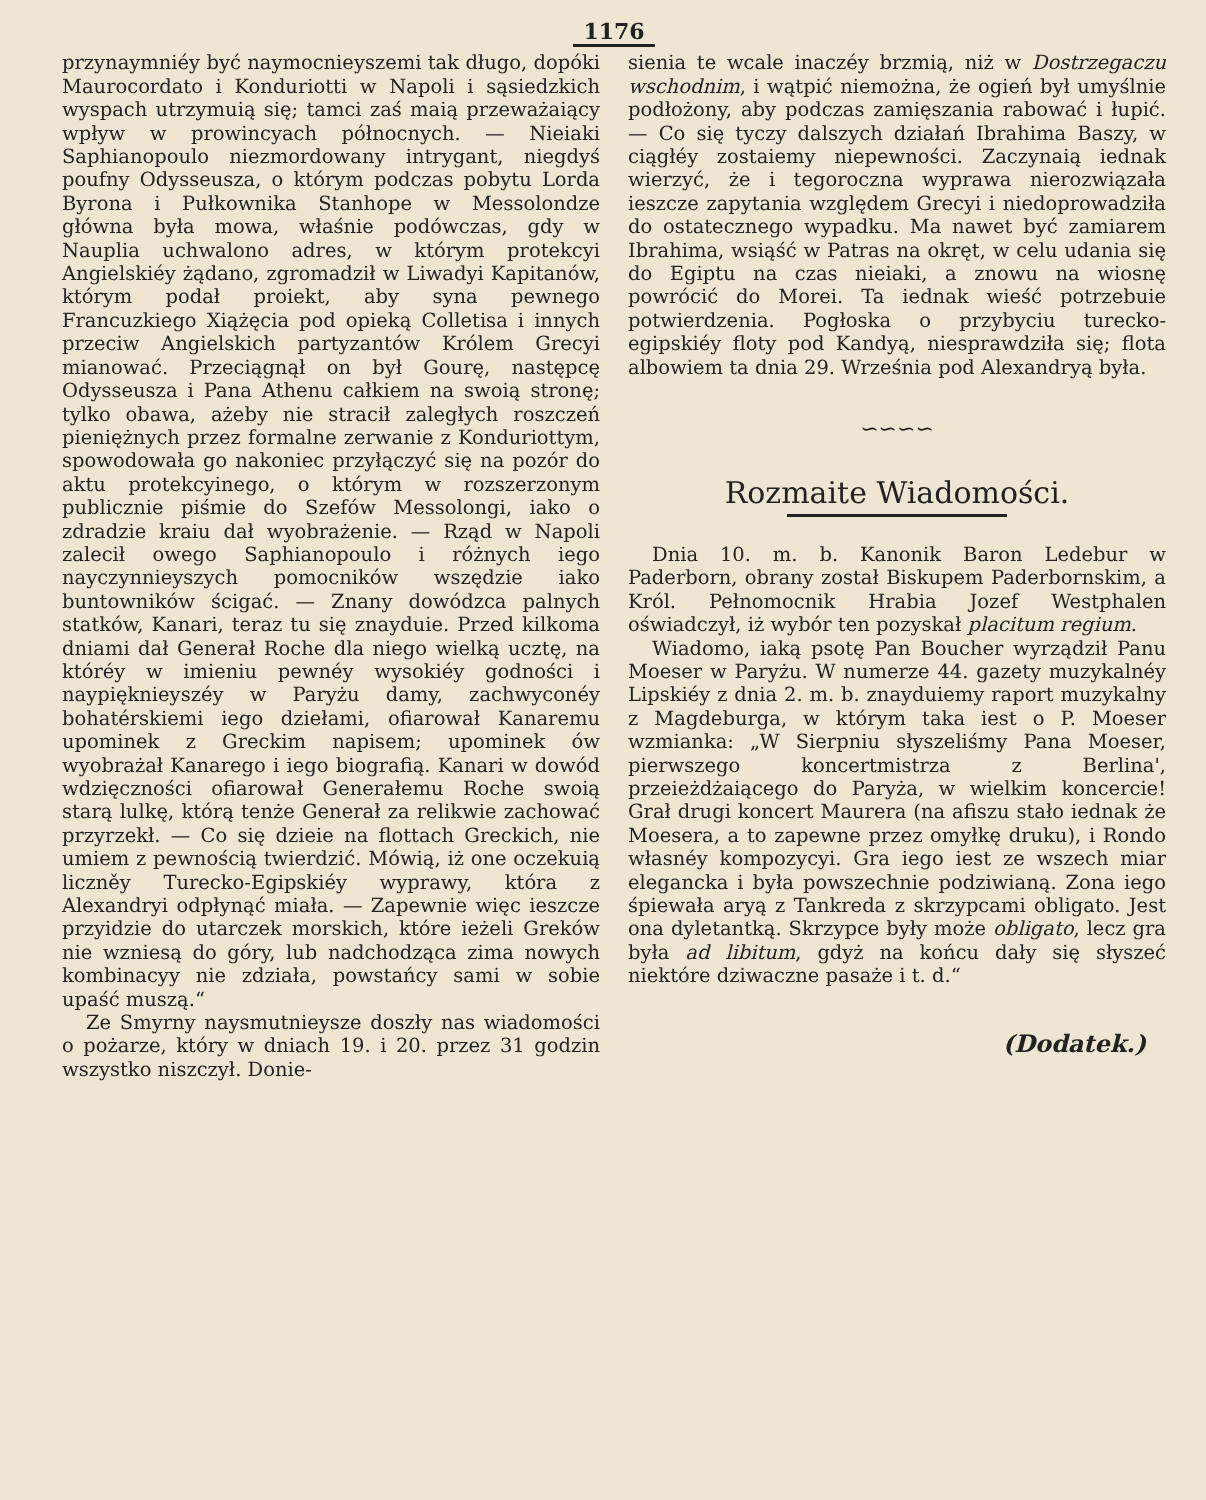1176
przynaymniéy być naymocnieyszemi tak długo, dopóki Maurocordato i Konduriotti w Napoli i sąsiedzkich wyspach utrzymuią się; tamci zaś maią przeważaiący wpływ w prowincyach północnych. — Nieiaki Saphianopoulo niezmordowany intrygant, niegdyś poufny Odysseusza, o którym podczas pobytu Lorda Byrona i Pułkownika Stanhope w Messolondze główna była mowa, właśnie podówczas, gdy w Nauplia uchwalono adres, w którym protekcyi Angielskiéy żądano, zgromadził w Liwadyi Kapitanów, którym podał proiekt, aby syna pewnego Francuzkiego Xiążęcia pod opieką Colletisa i innych przeciw Angielskich partyzantów Królem Grecyi mianować. Przeciągnął on był Gourę, następcę Odysseusza i Pana Athenu całkiem na swoią stronę; tylko obawa, ażeby nie stracił zaległych roszczeń pieniężnych przez formalne zerwanie z Konduriottym, spowodowała go nakoniec przyłączyć się na pozór do aktu protekcyinego, o którym w rozszerzonym publicznie piśmie do Szefów Messolongi, iako o zdradzie kraiu dał wyobrażenie. — Rząd w Napoli zalecił owego Saphianopoulo i różnych iego nayczynnieyszych pomocników wszędzie iako buntowników ścigać. — Znany dowódzca palnych statków, Kanari, teraz tu się znayduie. Przed kilkoma dniami dał Generał Roche dla niego wielką ucztę, na któréy w imieniu pewnéy wysokiéy godności i naypięknieyszéy w Paryżu damy, zachwyconéy bohatérskiemi iego dziełami, ofiarował Kanaremu upominek z Greckim napisem; upominek ów wyobrażał Kanarego i iego biografią. Kanari w dowód wdzięczności ofiarował Generałemu Roche swoią starą lulkę, którą tenże Generał za relikwie zachować przyrzekł. — Co się dzieie na flottach Greckich, nie umiem z pewnością twierdzić. Mówią, iż one oczekuią liczněy Turecko-Egipskiéy wyprawy, która z Alexandryi odpłynąć miała. — Zapewnie więc ieszcze przyidzie do utarczek morskich, które ieżeli Greków nie wzniesą do góry, lub nadchodząca zima nowych kombinacyy nie zdziała, powstańcy sami w sobie upaść muszą.“
Ze Smyrny naysmutnieysze doszły nas wiadomości o pożarze, który w dniach 19. i 20. przez 31 godzin wszystko niszczył. Donie-
sienia te wcale inaczéy brzmią, niż w Dostrzegaczu wschodnim, i wątpić niemożna, że ogień był umyślnie podłożony, aby podczas zamięszania rabować i łupić. — Co się tyczy dalszych działań Ibrahima Baszy, w ciągłéy zostaiemy niepewności. Zaczynaią iednak wierzyć, że i tegoroczna wyprawa nierozwiązała ieszcze zapytania względem Grecyi i niedoprowadziła do ostatecznego wypadku. Ma nawet być zamiarem Ibrahima, wsiąść w Patras na okręt, w celu udania się do Egiptu na czas nieiaki, a znowu na wiosnę powrócić do Morei. Ta iednak wieść potrzebuie potwierdzenia. Pogłoska o przybyciu turecko-egipskiéy floty pod Kandyą, niesprawdziła się; flota albowiem ta dnia 29. Września pod Alexandryą była.
∽∽∽∽
Rozmaite Wiadomości.
Dnia 10. m. b. Kanonik Baron Ledebur w Paderborn, obrany został Biskupem Paderbornskim, a Król. Pełnomocnik Hrabia Jozef Westphalen oświadczył, iż wybór ten pozyskał placitum regium.
Wiadomo, iaką psotę Pan Boucher wyrządził Panu Moeser w Paryżu. W numerze 44. gazety muzykalnéy Lipskiéy z dnia 2. m. b. znayduiemy raport muzykalny z Magdeburga, w którym taka iest o P. Moeser wzmianka: „W Sierpniu słyszeliśmy Pana Moeser, pierwszego koncertmistrza z Berlina', przeieżdżaiącego do Paryża, w wielkim koncercie! Grał drugi koncert Maurera (na afiszu stało iednak że Moesera, a to zapewne przez omyłkę druku), i Rondo własnéy kompozycyi. Gra iego iest ze wszech miar elegancka i była powszechnie podziwianą. Zona iego śpiewała aryą z Tankreda z skrzypcami obligato. Jest ona dyletantką. Skrzypce były może obligato, lecz gra była ad libitum, gdyż na końcu dały się słyszeć niektóre dziwaczne pasaże i t. d.“
(Dodatek.)